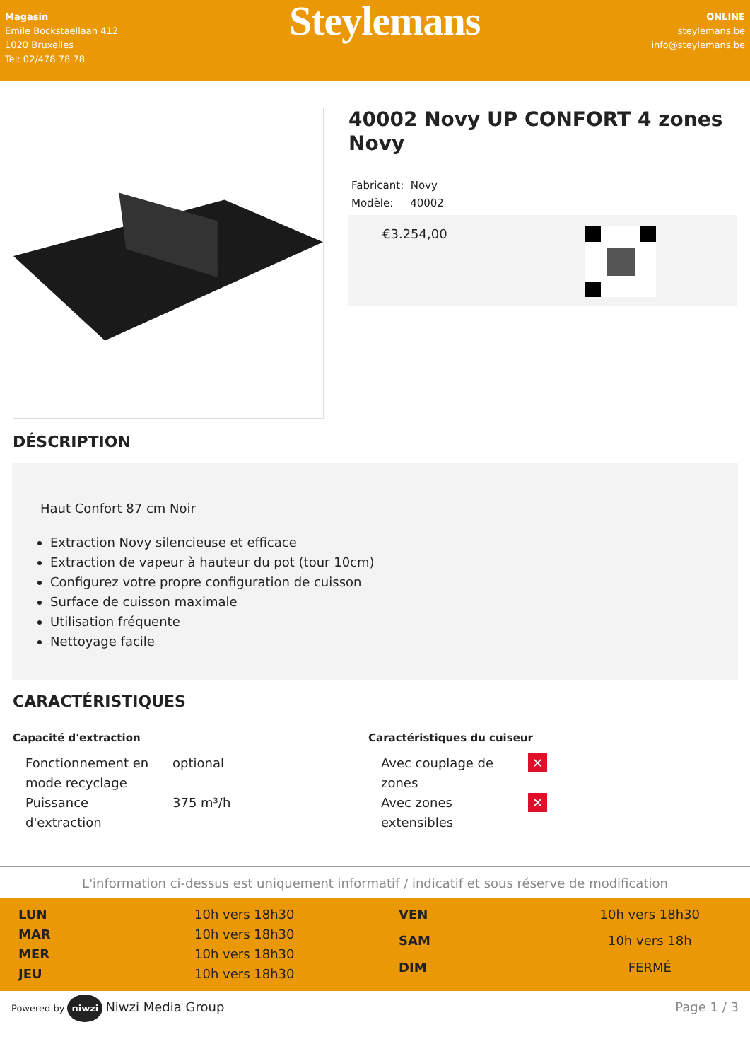Magasin
Emile Bockstaellaan 412
1020 Bruxelles
Tel: 02/478 78 78
Steylemans
ONLINE
steylemans.be
info@steylemans.be
40002 Novy UP CONFORT 4 zones Novy
Fabricant: Novy
Modèle: 40002
€3.254,00
DÉSCRIPTION
Haut Confort 87 cm Noir
Extraction Novy silencieuse et efficace
Extraction de vapeur à hauteur du pot (tour 10cm)
Configurez votre propre configuration de cuisson
Surface de cuisson maximale
Utilisation fréquente
Nettoyage facile
CARACTÉRISTIQUES
Capacité d'extraction
| Fonctionnement en mode recyclage | optional |
| Puissance d'extraction | 375 m³/h |
Caractéristiques du cuiseur
| Avec couplage de zones | ✕ |
| Avec zones extensibles | ✕ |
L'information ci-dessus est uniquement informatif / indicatif et sous réserve de modification
| LUN | 10h vers 18h30 |
| MAR | 10h vers 18h30 |
| MER | 10h vers 18h30 |
| JEU | 10h vers 18h30 |
| VEN | 10h vers 18h30 |
| SAM | 10h vers 18h |
| DIM | FERMÉ |
Powered by niwzi Niwzi Media Group
Page 1 / 3